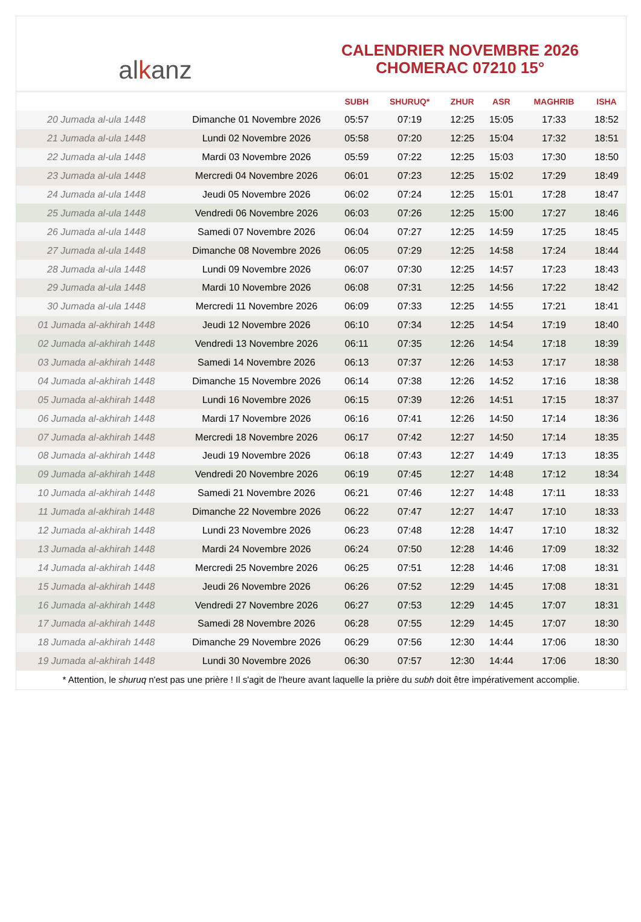al k anz
CALENDRIER NOVEMBRE 2026
CHOMERAC 07210 15°
| | | SUBH | SHURUQ* | ZHUR | ASR | MAGHRIB | ISHA |
| --- | --- | --- | --- | --- | --- | --- | --- |
| 20 Jumada al-ula 1448 | Dimanche 01 Novembre 2026 | 05:57 | 07:19 | 12:25 | 15:05 | 17:33 | 18:52 |
| 21 Jumada al-ula 1448 | Lundi 02 Novembre 2026 | 05:58 | 07:20 | 12:25 | 15:04 | 17:32 | 18:51 |
| 22 Jumada al-ula 1448 | Mardi 03 Novembre 2026 | 05:59 | 07:22 | 12:25 | 15:03 | 17:30 | 18:50 |
| 23 Jumada al-ula 1448 | Mercredi 04 Novembre 2026 | 06:01 | 07:23 | 12:25 | 15:02 | 17:29 | 18:49 |
| 24 Jumada al-ula 1448 | Jeudi 05 Novembre 2026 | 06:02 | 07:24 | 12:25 | 15:01 | 17:28 | 18:47 |
| 25 Jumada al-ula 1448 | Vendredi 06 Novembre 2026 | 06:03 | 07:26 | 12:25 | 15:00 | 17:27 | 18:46 |
| 26 Jumada al-ula 1448 | Samedi 07 Novembre 2026 | 06:04 | 07:27 | 12:25 | 14:59 | 17:25 | 18:45 |
| 27 Jumada al-ula 1448 | Dimanche 08 Novembre 2026 | 06:05 | 07:29 | 12:25 | 14:58 | 17:24 | 18:44 |
| 28 Jumada al-ula 1448 | Lundi 09 Novembre 2026 | 06:07 | 07:30 | 12:25 | 14:57 | 17:23 | 18:43 |
| 29 Jumada al-ula 1448 | Mardi 10 Novembre 2026 | 06:08 | 07:31 | 12:25 | 14:56 | 17:22 | 18:42 |
| 30 Jumada al-ula 1448 | Mercredi 11 Novembre 2026 | 06:09 | 07:33 | 12:25 | 14:55 | 17:21 | 18:41 |
| 01 Jumada al-akhirah 1448 | Jeudi 12 Novembre 2026 | 06:10 | 07:34 | 12:25 | 14:54 | 17:19 | 18:40 |
| 02 Jumada al-akhirah 1448 | Vendredi 13 Novembre 2026 | 06:11 | 07:35 | 12:26 | 14:54 | 17:18 | 18:39 |
| 03 Jumada al-akhirah 1448 | Samedi 14 Novembre 2026 | 06:13 | 07:37 | 12:26 | 14:53 | 17:17 | 18:38 |
| 04 Jumada al-akhirah 1448 | Dimanche 15 Novembre 2026 | 06:14 | 07:38 | 12:26 | 14:52 | 17:16 | 18:38 |
| 05 Jumada al-akhirah 1448 | Lundi 16 Novembre 2026 | 06:15 | 07:39 | 12:26 | 14:51 | 17:15 | 18:37 |
| 06 Jumada al-akhirah 1448 | Mardi 17 Novembre 2026 | 06:16 | 07:41 | 12:26 | 14:50 | 17:14 | 18:36 |
| 07 Jumada al-akhirah 1448 | Mercredi 18 Novembre 2026 | 06:17 | 07:42 | 12:27 | 14:50 | 17:14 | 18:35 |
| 08 Jumada al-akhirah 1448 | Jeudi 19 Novembre 2026 | 06:18 | 07:43 | 12:27 | 14:49 | 17:13 | 18:35 |
| 09 Jumada al-akhirah 1448 | Vendredi 20 Novembre 2026 | 06:19 | 07:45 | 12:27 | 14:48 | 17:12 | 18:34 |
| 10 Jumada al-akhirah 1448 | Samedi 21 Novembre 2026 | 06:21 | 07:46 | 12:27 | 14:48 | 17:11 | 18:33 |
| 11 Jumada al-akhirah 1448 | Dimanche 22 Novembre 2026 | 06:22 | 07:47 | 12:27 | 14:47 | 17:10 | 18:33 |
| 12 Jumada al-akhirah 1448 | Lundi 23 Novembre 2026 | 06:23 | 07:48 | 12:28 | 14:47 | 17:10 | 18:32 |
| 13 Jumada al-akhirah 1448 | Mardi 24 Novembre 2026 | 06:24 | 07:50 | 12:28 | 14:46 | 17:09 | 18:32 |
| 14 Jumada al-akhirah 1448 | Mercredi 25 Novembre 2026 | 06:25 | 07:51 | 12:28 | 14:46 | 17:08 | 18:31 |
| 15 Jumada al-akhirah 1448 | Jeudi 26 Novembre 2026 | 06:26 | 07:52 | 12:29 | 14:45 | 17:08 | 18:31 |
| 16 Jumada al-akhirah 1448 | Vendredi 27 Novembre 2026 | 06:27 | 07:53 | 12:29 | 14:45 | 17:07 | 18:31 |
| 17 Jumada al-akhirah 1448 | Samedi 28 Novembre 2026 | 06:28 | 07:55 | 12:29 | 14:45 | 17:07 | 18:30 |
| 18 Jumada al-akhirah 1448 | Dimanche 29 Novembre 2026 | 06:29 | 07:56 | 12:30 | 14:44 | 17:06 | 18:30 |
| 19 Jumada al-akhirah 1448 | Lundi 30 Novembre 2026 | 06:30 | 07:57 | 12:30 | 14:44 | 17:06 | 18:30 |
* Attention, le shuruq n'est pas une prière ! Il s'agit de l'heure avant laquelle la prière du subh doit être impérativement accomplie.